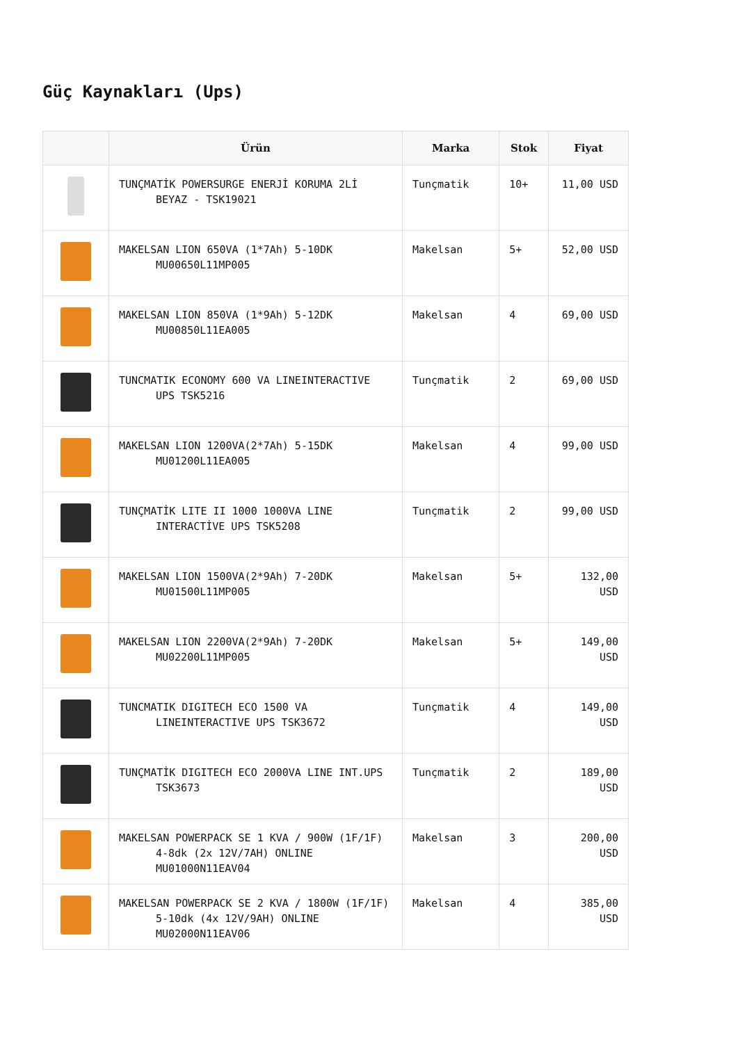Güç Kaynakları (Ups)
| | Ürün | Marka | Stok | Fiyat |
| --- | --- | --- | --- | --- |
| | TUNÇMATİK POWERSURGE ENERJİ KORUMA 2Lİ BEYAZ - TSK19021 | Tunçmatik | 10+ | 11,00 USD |
| | MAKELSAN LION 650VA (1*7Ah) 5-10DK MU00650L11MP005 | Makelsan | 5+ | 52,00 USD |
| | MAKELSAN LION 850VA (1*9Ah) 5-12DK MU00850L11EA005 | Makelsan | 4 | 69,00 USD |
| | TUNCMATIK ECONOMY 600 VA LINEINTERACTIVE UPS TSK5216 | Tunçmatik | 2 | 69,00 USD |
| | MAKELSAN LION 1200VA(2*7Ah) 5-15DK MU01200L11EA005 | Makelsan | 4 | 99,00 USD |
| | TUNÇMATİK LITE II 1000 1000VA LINE INTERACTİVE UPS TSK5208 | Tunçmatik | 2 | 99,00 USD |
| | MAKELSAN LION 1500VA(2*9Ah) 7-20DK MU01500L11MP005 | Makelsan | 5+ | 132,00 USD |
| | MAKELSAN LION 2200VA(2*9Ah) 7-20DK MU02200L11MP005 | Makelsan | 5+ | 149,00 USD |
| | TUNCMATIK DIGITECH ECO 1500 VA LINEINTERACTIVE UPS TSK3672 | Tunçmatik | 4 | 149,00 USD |
| | TUNÇMATİK DIGITECH ECO 2000VA LINE INT.UPS TSK3673 | Tunçmatik | 2 | 189,00 USD |
| | MAKELSAN POWERPACK SE 1 KVA / 900W (1F/1F) 4-8dk (2x 12V/7AH) ONLINE MU01000N11EAV04 | Makelsan | 3 | 200,00 USD |
| | MAKELSAN POWERPACK SE 2 KVA / 1800W (1F/1F) 5-10dk (4x 12V/9AH) ONLINE MU02000N11EAV06 | Makelsan | 4 | 385,00 USD |